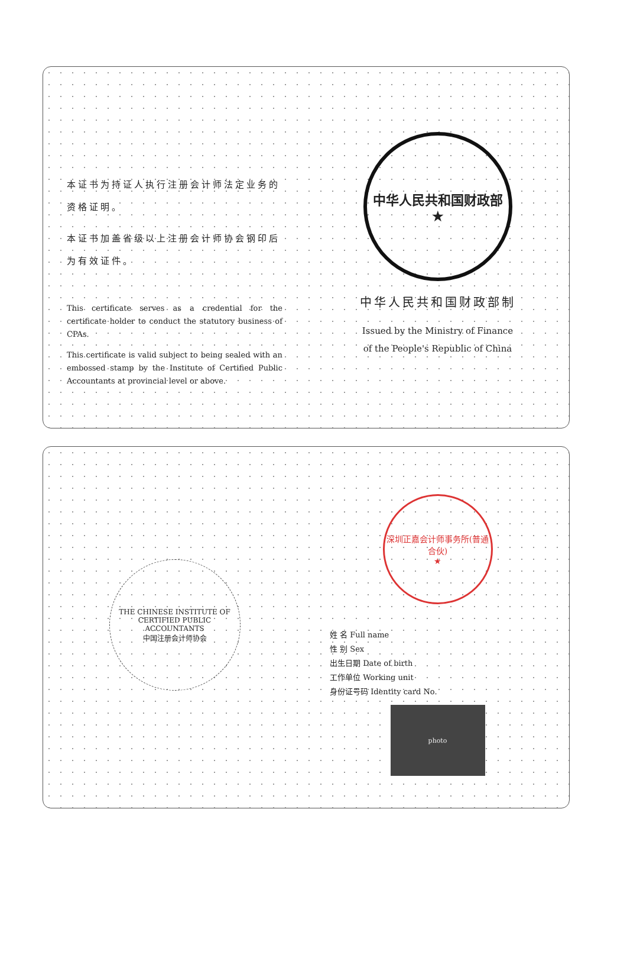本证书为持证人执行注册会计师法定业务的资格证明。
本证书加盖省级以上注册会计师协会钢印后为有效证件。
This certificate serves as a credential for the certificate holder to conduct the statutory business of CPAs.
This certificate is valid subject to being sealed with an embossed stamp by the Institute of Certified Public Accountants at provincial level or above.
中华人民共和国财政部
★
中华人民共和国财政部制
Issued by the Ministry of Finance
of the People's Republic of China
THE CHINESE INSTITUTE OF CERTIFIED PUBLIC ACCOUNTANTS
中国注册会计师协会
深圳正嘉会计师事务所(普通合伙)
★
姓 名 Full name
性 别 Sex
出生日期 Date of birth
工作单位 Working unit
身份证号码 Identity card No.
photo